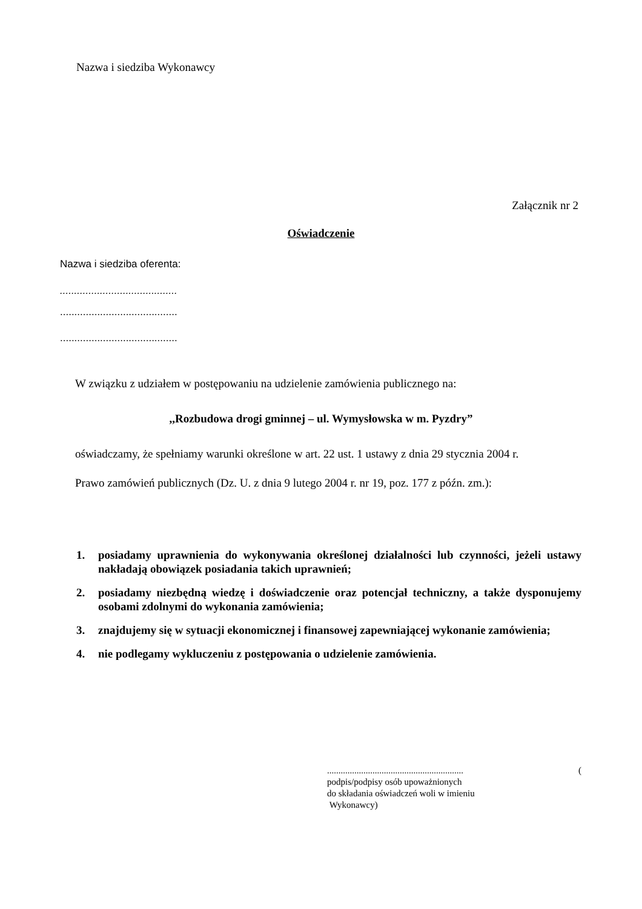Nazwa i siedziba Wykonawcy
Załącznik nr 2
Oświadczenie
Nazwa i siedziba oferenta:
.........................................
.........................................
.........................................
W związku z udziałem w postępowaniu na udzielenie zamówienia publicznego na:
,,Rozbudowa drogi gminnej – ul. Wymysłowska w m. Pyzdry”
oświadczamy, że spełniamy warunki określone w art. 22 ust. 1 ustawy z dnia 29 stycznia 2004 r.
Prawo zamówień publicznych (Dz. U. z dnia 9 lutego 2004 r. nr 19, poz. 177 z późn. zm.):
1. posiadamy uprawnienia do wykonywania określonej działalności lub czynności, jeżeli ustawy nakładają obowiązek posiadania takich uprawnień;
2. posiadamy niezbędną wiedzę i doświadczenie oraz potencjał techniczny, a także dysponujemy osobami zdolnymi do wykonania zamówienia;
3. znajdujemy się w sytuacji ekonomicznej i finansowej zapewniającej wykonanie zamówienia;
4. nie podlegamy wykluczeniu z postępowania o udzielenie zamówienia.
............................................................ (
podpis/podpisy osób upoważnionych
do składania oświadczeń woli w imieniu
Wykonawcy)